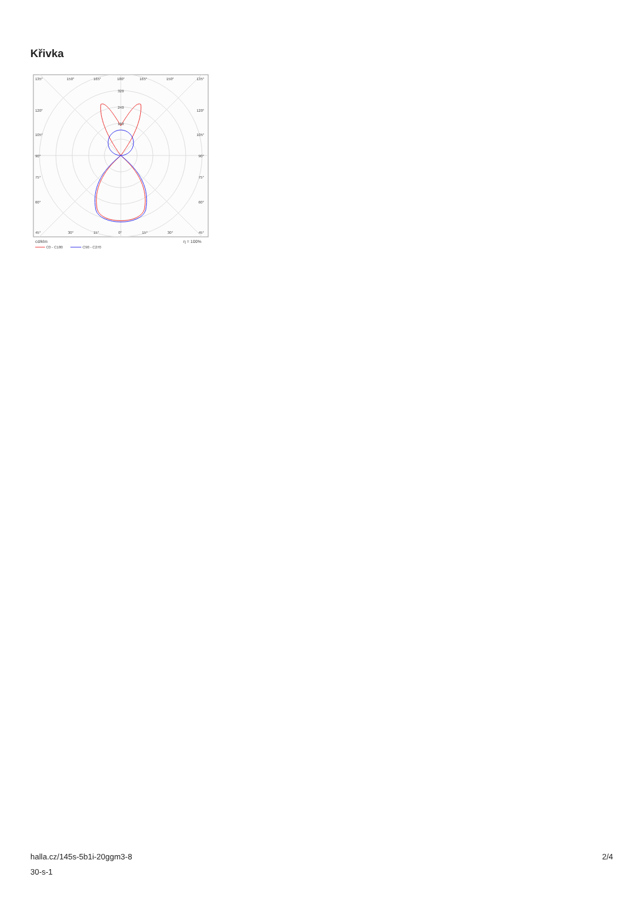Křivka
135°
150°
165°
180°
165°
150°
135°
320
240
160
120°
105°
90°
75°
60°
45°
120°
105°
90°
75°
60°
45°
30°
15°
0°
15°
30°
cd/klm
η = 100%
C0 - C180
C90 - C270
halla.cz/145s-5b1i-20ggm3-8
30-s-1
2/4